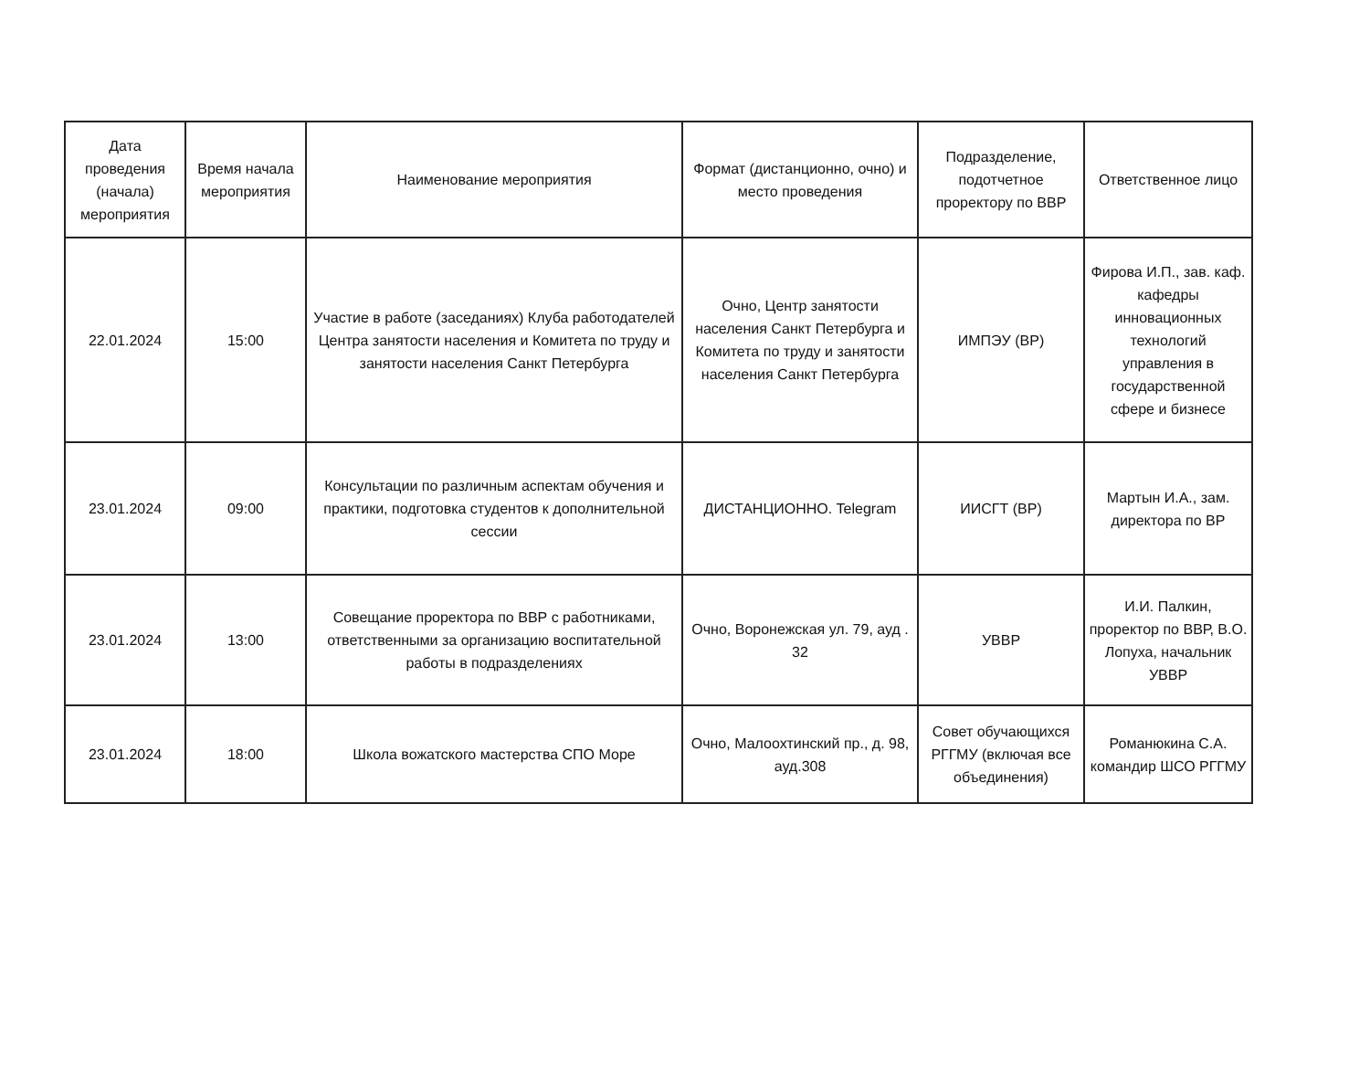| Дата проведения (начала) мероприятия | Время начала мероприятия | Наименование мероприятия | Формат (дистанционно, очно) и место проведения | Подразделение, подотчетное проректору по ВВР | Ответственное лицо |
| --- | --- | --- | --- | --- | --- |
| 22.01.2024 | 15:00 | Участие в работе (заседаниях) Клуба работодателей Центра занятости населения и Комитета по труду и занятости населения Санкт Петербурга | Очно, Центр занятости населения Санкт Петербурга и Комитета по труду и занятости населения Санкт Петербурга | ИМПЭУ (ВР) | Фирова И.П., зав. каф. кафедры инновационных технологий управления в государственной сфере и бизнесе |
| 23.01.2024 | 09:00 | Консультации по различным аспектам обучения и практики, подготовка студентов к дополнительной сессии | ДИСТАНЦИОННО. Telegram | ИИСГТ (ВР) | Мартын И.А., зам. директора по ВР |
| 23.01.2024 | 13:00 | Совещание проректора по ВВР с работниками, ответственными за организацию воспитательной работы в подразделениях | Очно, Воронежская ул. 79, ауд . 32 | УВВР | И.И. Палкин, проректор по ВВР, В.О. Лопуха, начальник УВВР |
| 23.01.2024 | 18:00 | Школа вожатского мастерства СПО Море | Очно, Малоохтинский пр., д. 98, ауд.308 | Совет обучающихся РГГМУ (включая все объединения) | Романюкина С.А. командир ШСО РГГМУ |